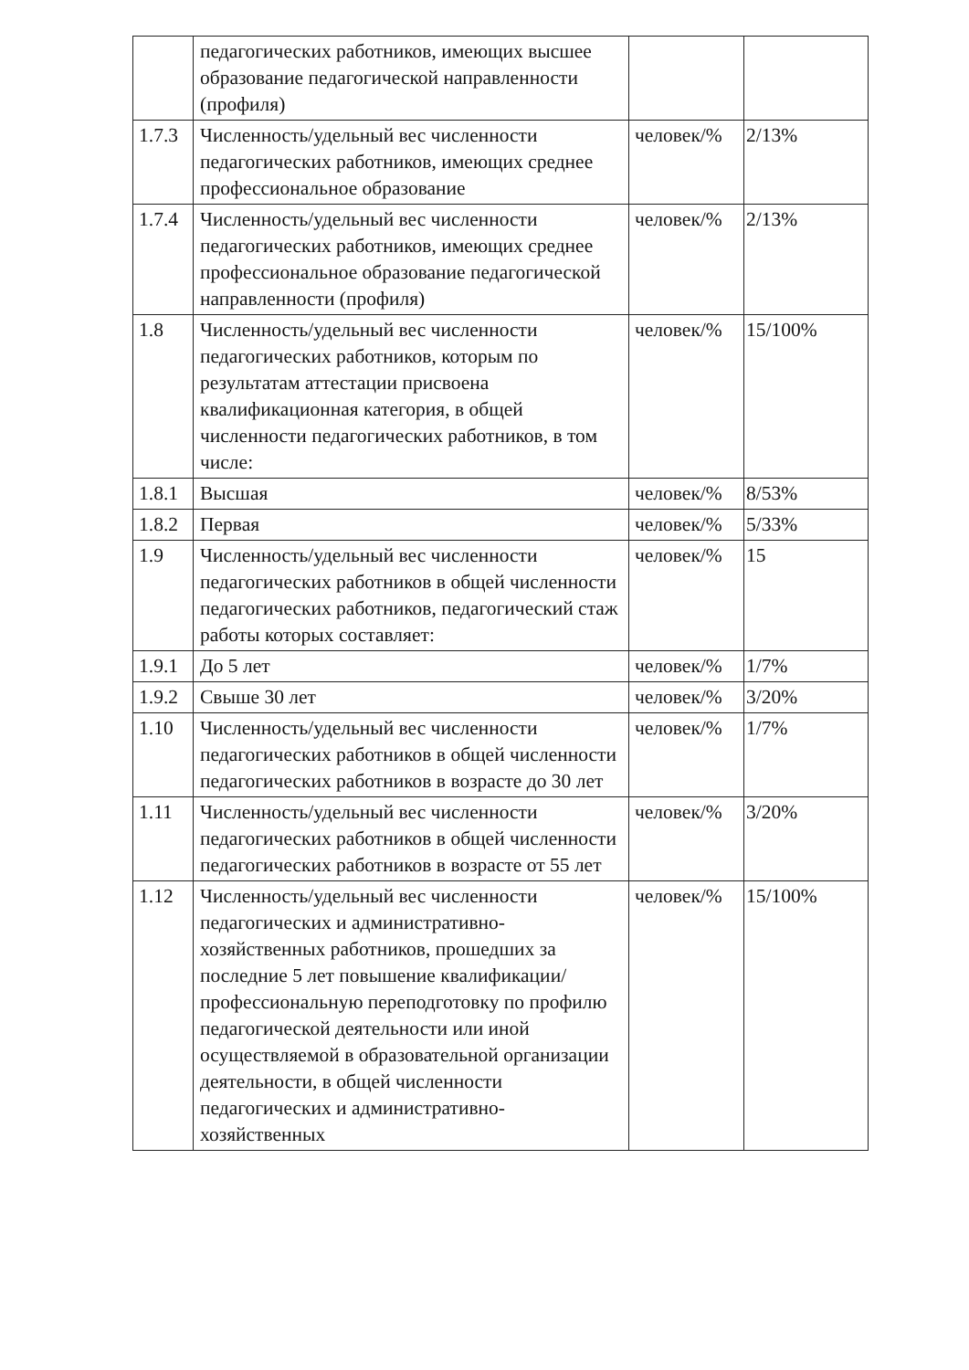| | педагогических работников, имеющих высшее образование педагогической направленности (профиля) | | |
| 1.7.3 | Численность/удельный вес численности педагогических работников, имеющих среднее профессиональное образование | человек/% | 2/13% |
| 1.7.4 | Численность/удельный вес численности педагогических работников, имеющих среднее профессиональное образование педагогической направленности (профиля) | человек/% | 2/13% |
| 1.8 | Численность/удельный вес численности педагогических работников, которым по результатам аттестации присвоена квалификационная категория, в общей численности педагогических работников, в том числе: | человек/% | 15/100% |
| 1.8.1 | Высшая | человек/% | 8/53% |
| 1.8.2 | Первая | человек/% | 5/33% |
| 1.9 | Численность/удельный вес численности педагогических работников в общей численности педагогических работников, педагогический стаж работы которых составляет: | человек/% | 15 |
| 1.9.1 | До 5 лет | человек/% | 1/7% |
| 1.9.2 | Свыше 30 лет | человек/% | 3/20% |
| 1.10 | Численность/удельный вес численности педагогических работников в общей численности педагогических работников в возрасте до 30 лет | человек/% | 1/7% |
| 1.11 | Численность/удельный вес численности педагогических работников в общей численности педагогических работников в возрасте от 55 лет | человек/% | 3/20% |
| 1.12 | Численность/удельный вес численности педагогических и административно-хозяйственных работников, прошедших за последние 5 лет повышение квалификации/профессиональную переподготовку по профилю педагогической деятельности или иной осуществляемой в образовательной организации деятельности, в общей численности педагогических и административно-хозяйственных | человек/% | 15/100% |